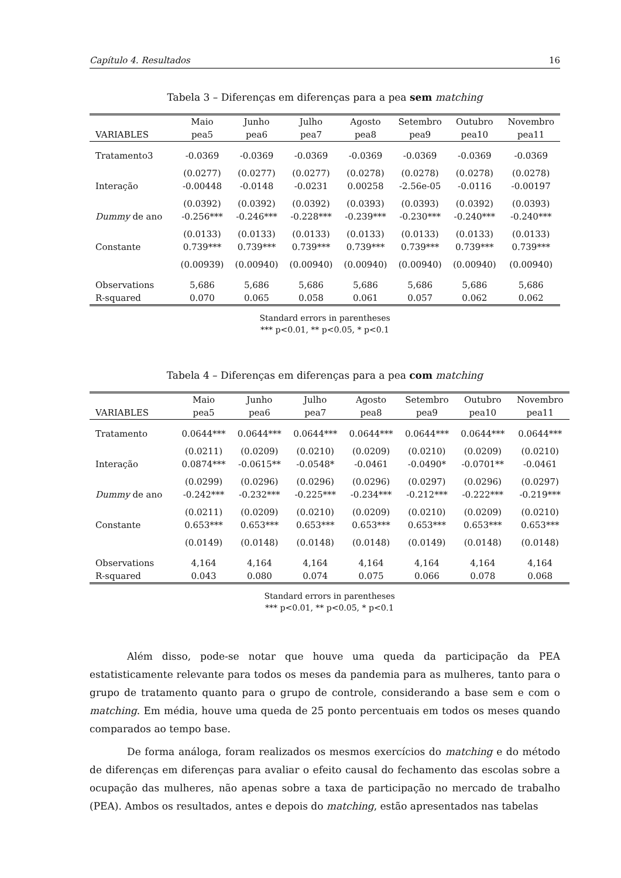Capítulo 4. Resultados 16
Tabela 3 – Diferenças em diferenças para a pea sem matching
| | Maio | Junho | Julho | Agosto | Setembro | Outubro | Novembro |
| --- | --- | --- | --- | --- | --- | --- | --- |
| VARIABLES | pea5 | pea6 | pea7 | pea8 | pea9 | pea10 | pea11 |
| Tratamento3 | -0.0369 | -0.0369 | -0.0369 | -0.0369 | -0.0369 | -0.0369 | -0.0369 |
| | (0.0277) | (0.0277) | (0.0277) | (0.0278) | (0.0278) | (0.0278) | (0.0278) |
| Interação | -0.00448 | -0.0148 | -0.0231 | 0.00258 | -2.56e-05 | -0.0116 | -0.00197 |
| | (0.0392) | (0.0392) | (0.0392) | (0.0393) | (0.0393) | (0.0392) | (0.0393) |
| Dummy de ano | -0.256*** | -0.246*** | -0.228*** | -0.239*** | -0.230*** | -0.240*** | -0.240*** |
| | (0.0133) | (0.0133) | (0.0133) | (0.0133) | (0.0133) | (0.0133) | (0.0133) |
| Constante | 0.739*** | 0.739*** | 0.739*** | 0.739*** | 0.739*** | 0.739*** | 0.739*** |
| | (0.00939) | (0.00940) | (0.00940) | (0.00940) | (0.00940) | (0.00940) | (0.00940) |
| Observations | 5,686 | 5,686 | 5,686 | 5,686 | 5,686 | 5,686 | 5,686 |
| R-squared | 0.070 | 0.065 | 0.058 | 0.061 | 0.057 | 0.062 | 0.062 |
Standard errors in parentheses
*** p<0.01, ** p<0.05, * p<0.1
Tabela 4 – Diferenças em diferenças para a pea com matching
| | Maio | Junho | Julho | Agosto | Setembro | Outubro | Novembro |
| --- | --- | --- | --- | --- | --- | --- | --- |
| VARIABLES | pea5 | pea6 | pea7 | pea8 | pea9 | pea10 | pea11 |
| Tratamento | 0.0644*** | 0.0644*** | 0.0644*** | 0.0644*** | 0.0644*** | 0.0644*** | 0.0644*** |
| | (0.0211) | (0.0209) | (0.0210) | (0.0209) | (0.0210) | (0.0209) | (0.0210) |
| Interação | 0.0874*** | -0.0615** | -0.0548* | -0.0461 | -0.0490* | -0.0701** | -0.0461 |
| | (0.0299) | (0.0296) | (0.0296) | (0.0296) | (0.0297) | (0.0296) | (0.0297) |
| Dummy de ano | -0.242*** | -0.232*** | -0.225*** | -0.234*** | -0.212*** | -0.222*** | -0.219*** |
| | (0.0211) | (0.0209) | (0.0210) | (0.0209) | (0.0210) | (0.0209) | (0.0210) |
| Constante | 0.653*** | 0.653*** | 0.653*** | 0.653*** | 0.653*** | 0.653*** | 0.653*** |
| | (0.0149) | (0.0148) | (0.0148) | (0.0148) | (0.0149) | (0.0148) | (0.0148) |
| Observations | 4,164 | 4,164 | 4,164 | 4,164 | 4,164 | 4,164 | 4,164 |
| R-squared | 0.043 | 0.080 | 0.074 | 0.075 | 0.066 | 0.078 | 0.068 |
Standard errors in parentheses
*** p<0.01, ** p<0.05, * p<0.1
Além disso, pode-se notar que houve uma queda da participação da PEA estatisticamente relevante para todos os meses da pandemia para as mulheres, tanto para o grupo de tratamento quanto para o grupo de controle, considerando a base sem e com o matching. Em média, houve uma queda de 25 ponto percentuais em todos os meses quando comparados ao tempo base.
De forma análoga, foram realizados os mesmos exercícios do matching e do método de diferenças em diferenças para avaliar o efeito causal do fechamento das escolas sobre a ocupação das mulheres, não apenas sobre a taxa de participação no mercado de trabalho (PEA). Ambos os resultados, antes e depois do matching, estão apresentados nas tabelas